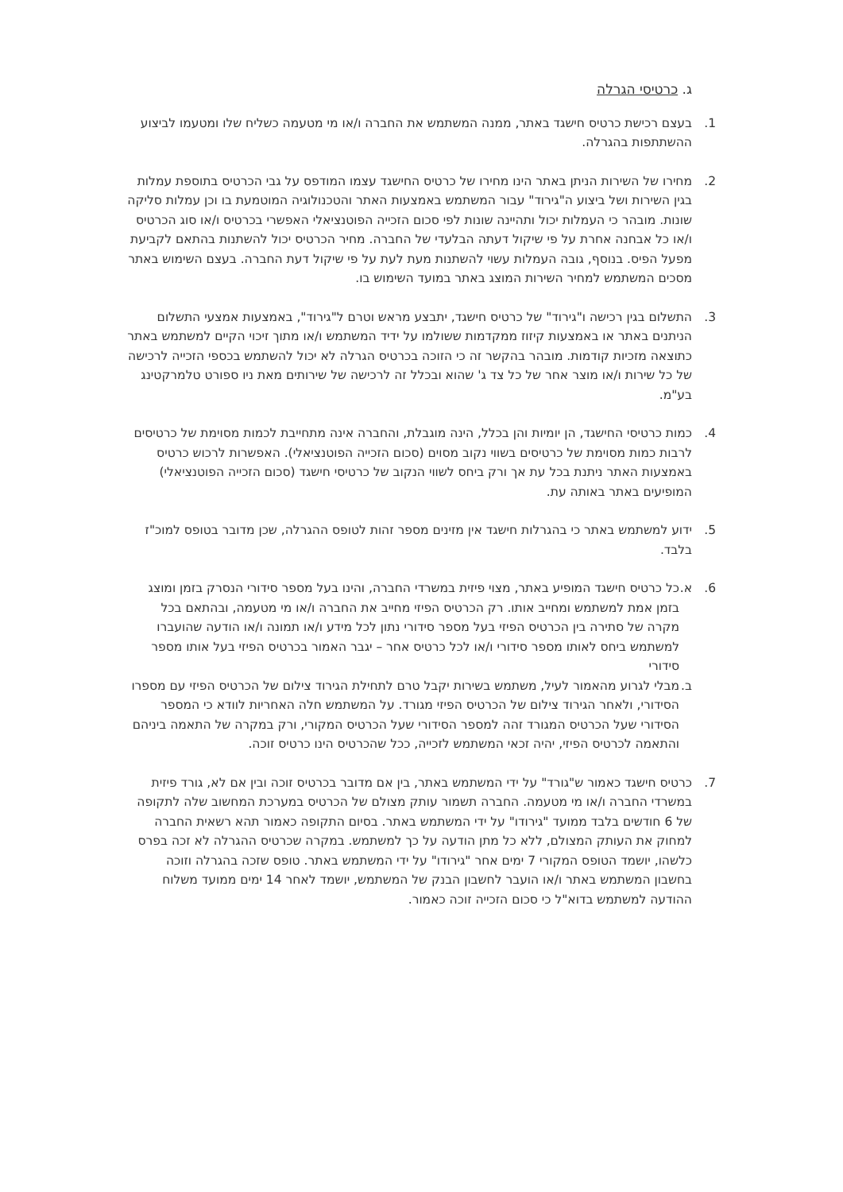ג. כרטיסי הגרלה
1. בעצם רכישת כרטיס חישגד באתר, ממנה המשתמש את החברה ו/או מי מטעמה כשליח שלו ומטעמו לביצוע ההשתתפות בהגרלה.
2. מחירו של השירות הניתן באתר הינו מחירו של כרטיס החישגד עצמו המודפס על גבי הכרטיס בתוספת עמלות בגין השירות ושל ביצוע ה"גירוד" עבור המשתמש באמצעות האתר והטכנולוגיה המוטמעת בו וכן עמלות סליקה שונות. מובהר כי העמלות יכול ותהיינה שונות לפי סכום הזכייה הפוטנציאלי האפשרי בכרטיס ו/או סוג הכרטיס ו/או כל אבחנה אחרת על פי שיקול דעתה הבלעדי של החברה. מחיר הכרטיס יכול להשתנות בהתאם לקביעת מפעל הפיס. בנוסף, גובה העמלות עשוי להשתנות מעת לעת על פי שיקול דעת החברה. בעצם השימוש באתר מסכים המשתמש למחיר השירות המוצג באתר במועד השימוש בו.
3. התשלום בגין רכישה ו"גירוד" של כרטיס חישגד, יתבצע מראש וטרם ל"גירוד", באמצעות אמצעי התשלום הניתנים באתר או באמצעות קיזוז ממקדמות ששולמו על ידיד המשתמש ו/או מתוך זיכוי הקיים למשתמש באתר כתוצאה מזכיות קודמות. מובהר בהקשר זה כי הזוכה בכרטיס הגרלה לא יכול להשתמש בכספי הזכייה לרכישה של כל שירות ו/או מוצר אחר של כל צד ג' שהוא ובכלל זה לרכישה של שירותים מאת ניו ספורט טלמרקטינג בע"מ.
4. כמות כרטיסי החישגד, הן יומיות והן בכלל, הינה מוגבלת, והחברה אינה מתחייבת לכמות מסוימת של כרטיסים לרבות כמות מסוימת של כרטיסים בשווי נקוב מסוים (סכום הזכייה הפוטנציאלי). האפשרות לרכוש כרטיס באמצעות האתר ניתנת בכל עת אך ורק ביחס לשווי הנקוב של כרטיסי חישגד (סכום הזכייה הפוטנציאלי) המופיעים באתר באותה עת.
5. ידוע למשתמש באתר כי בהגרלות חישגד אין מזינים מספר זהות לטופס ההגרלה, שכן מדובר בטופס למוכ"ז בלבד.
6. א.
כל כרטיס חישגד המופיע באתר, מצוי פיזית במשרדי החברה, והינו בעל מספר סידורי הנסרק בזמן ומוצג בזמן אמת למשתמש ומחייב אותו. רק הכרטיס הפיזי מחייב את החברה ו/או מי מטעמה, ובהתאם בכל מקרה של סתירה בין הכרטיס הפיזי בעל מספר סידורי נתון לכל מידע ו/או תמונה ו/או הודעה שהועברו למשתמש ביחס לאותו מספר סידורי ו/או לכל כרטיס אחר – יגבר האמור בכרטיס הפיזי בעל אותו מספר סידורי
ב.
מבלי לגרוע מהאמור לעיל, משתמש בשירות יקבל טרם לתחילת הגירוד צילום של הכרטיס הפיזי עם מספרו הסידורי, ולאחר הגירוד צילום של הכרטיס הפיזי מגורד. על המשתמש חלה האחריות לוודא כי המספר הסידורי שעל הכרטיס המגורד זהה למספר הסידורי שעל הכרטיס המקורי, ורק במקרה של התאמה ביניהם והתאמה לכרטיס הפיזי, יהיה זכאי המשתמש לזכייה, ככל שהכרטיס הינו כרטיס זוכה.
7. כרטיס חישגד כאמור ש"גורד" על ידי המשתמש באתר, בין אם מדובר בכרטיס זוכה ובין אם לא, גורד פיזית במשרדי החברה ו/או מי מטעמה. החברה תשמור עותק מצולם של הכרטיס במערכת המחשוב שלה לתקופה של 6 חודשים בלבד ממועד "גירודו" על ידי המשתמש באתר. בסיום התקופה כאמור תהא רשאית החברה למחוק את העותק המצולם, ללא כל מתן הודעה על כך למשתמש. במקרה שכרטיס ההגרלה לא זכה בפרס כלשהו, יושמד הטופס המקורי 7 ימים אחר "גירודו" על ידי המשתמש באתר. טופס שזכה בהגרלה וזוכה בחשבון המשתמש באתר ו/או הועבר לחשבון הבנק של המשתמש, יושמד לאחר 14 ימים ממועד משלוח ההודעה למשתמש בדוא"ל כי סכום הזכייה זוכה כאמור.